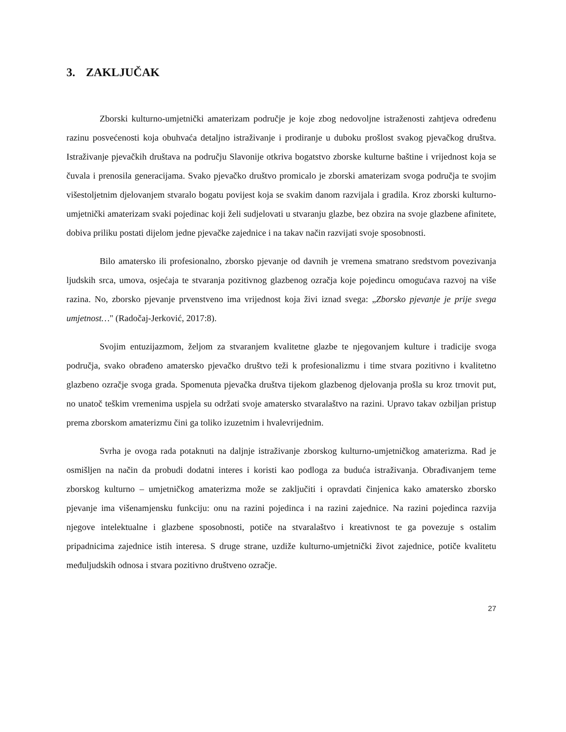3. ZAKLJUČAK
Zborski kulturno-umjetnički amaterizam područje je koje zbog nedovoljne istraženosti zahtjeva određenu razinu posvećenosti koja obuhvaća detaljno istraživanje i prodiranje u duboku prošlost svakog pjevačkog društva. Istraživanje pjevačkih društava na području Slavonije otkriva bogatstvo zborske kulturne baštine i vrijednost koja se čuvala i prenosila generacijama. Svako pjevačko društvo promicalo je zborski amaterizam svoga područja te svojim višestoljetnim djelovanjem stvaralo bogatu povijest koja se svakim danom razvijala i gradila. Kroz zborski kulturno-umjetnički amaterizam svaki pojedinac koji želi sudjelovati u stvaranju glazbe, bez obzira na svoje glazbene afinitete, dobiva priliku postati dijelom jedne pjevačke zajednice i na takav način razvijati svoje sposobnosti.
Bilo amatersko ili profesionalno, zborsko pjevanje od davnih je vremena smatrano sredstvom povezivanja ljudskih srca, umova, osjećaja te stvaranja pozitivnog glazbenog ozračja koje pojedincu omogućava razvoj na više razina. No, zborsko pjevanje prvenstveno ima vrijednost koja živi iznad svega: „Zborsko pjevanje je prije svega umjetnost…" (Radočaj-Jerković, 2017:8).
Svojim entuzijazmom, željom za stvaranjem kvalitetne glazbe te njegovanjem kulture i tradicije svoga područja, svako obrađeno amatersko pjevačko društvo teži k profesionalizmu i time stvara pozitivno i kvalitetno glazbeno ozračje svoga grada. Spomenuta pjevačka društva tijekom glazbenog djelovanja prošla su kroz trnovit put, no unatoč teškim vremenima uspjela su održati svoje amatersko stvaralaštvo na razini. Upravo takav ozbiljan pristup prema zborskom amaterizmu čini ga toliko izuzetnim i hvalevrijednim.
Svrha je ovoga rada potaknuti na daljnje istraživanje zborskog kulturno-umjetničkog amaterizma. Rad je osmišljen na način da probudi dodatni interes i koristi kao podloga za buduća istraživanja. Obrađivanjem teme zborskog kulturno – umjetničkog amaterizma može se zaključiti i opravdati činjenica kako amatersko zborsko pjevanje ima višenamjensku funkciju: onu na razini pojedinca i na razini zajednice. Na razini pojedinca razvija njegove intelektualne i glazbene sposobnosti, potiče na stvaralaštvo i kreativnost te ga povezuje s ostalim pripadnicima zajednice istih interesa. S druge strane, uzdiže kulturno-umjetnički život zajednice, potiče kvalitetu međuljudskih odnosa i stvara pozitivno društveno ozračje.
27